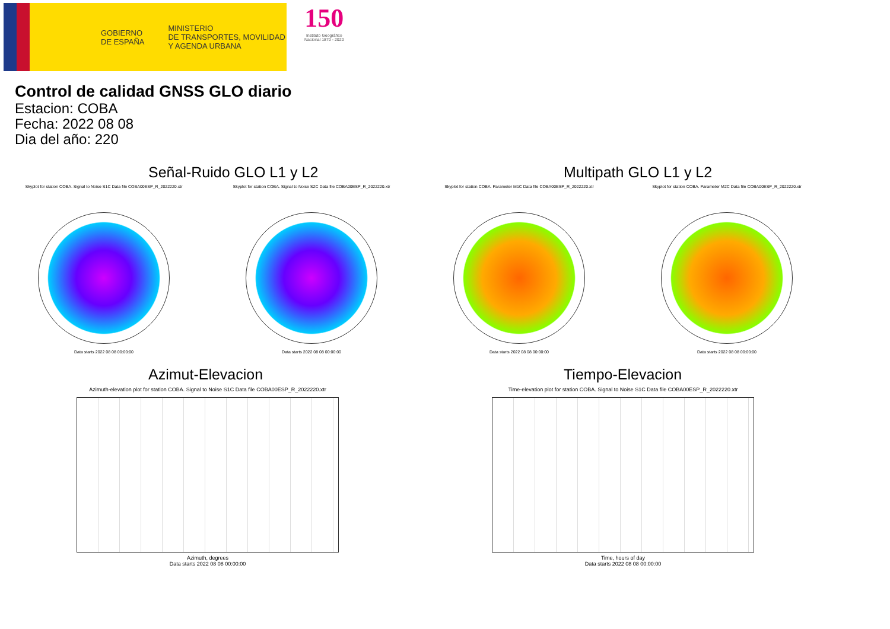GOBIERNO
DE ESPAÑA
MINISTERIO
DE TRANSPORTES, MOVILIDAD
Y AGENDA URBANA
150
Instituto Geográfico
Nacional 1870 - 2020
Control de calidad GNSS GLO diario
Estacion: COBA
Fecha: 2022 08 08
Dia del año: 220
Señal-Ruido GLO L1 y L2
Skyplot for station COBA. Signal to Noise S1C Data file COBA00ESP_R_2022220.xtr
Data starts 2022 08 08 00:00:00
Skyplot for station COBA. Signal to Noise S2C Data file COBA00ESP_R_2022220.xtr
Data starts 2022 08 08 00:00:00
Multipath GLO L1 y L2
Skyplot for station COBA. Parameter M1C Data file COBA00ESP_R_2022220.xtr
Data starts 2022 08 08 00:00:00
Skyplot for station COBA. Parameter M2C Data file COBA00ESP_R_2022220.xtr
Data starts 2022 08 08 00:00:00
Azimut-Elevacion
Azimuth-elevation plot for station COBA. Signal to Noise S1C Data file COBA00ESP_R_2022220.xtr
Azimuth, degrees
Data starts 2022 08 08 00:00:00
Tiempo-Elevacion
Time-elevation plot for station COBA. Signal to Noise S1C Data file COBA00ESP_R_2022220.xtr
Time, hours of day
Data starts 2022 08 08 00:00:00